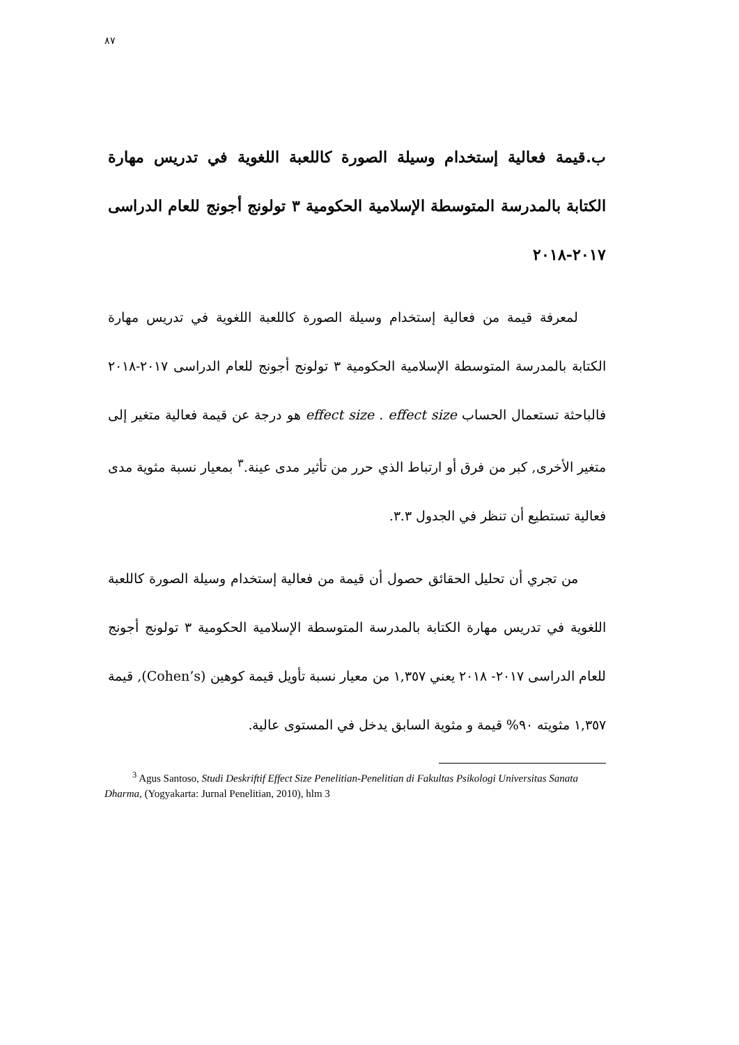٨٧
ب.قيمة فعالية إستخدام وسيلة الصورة كاللعبة اللغوية في تدريس مهارة الكتابة بالمدرسة المتوسطة الإسلامية الحكومية ٣ تولونج أجونج للعام الدراسى ٢٠١٧-٢٠١٨
لمعرفة قيمة من فعالية إستخدام وسيلة الصورة كاللعبة اللغوية في تدريس مهارة الكتابة بالمدرسة المتوسطة الإسلامية الحكومية ٣ تولونج أجونج للعام الدراسى ٢٠١٧-٢٠١٨ فالباحثة تستعمال الحساب effect size . effect size هو درجة عن قيمة فعالية متغير إلى متغير الأخرى, كبر من فرق أو ارتباط الذي حرر من تأثير مدى عينة.<sup>٣</sup> بمعيار نسبة مثوية مدى فعالية تستطيع أن تنظر في الجدول ٣.٣.
من تجري أن تحليل الحقائق حصول أن قيمة من فعالية إستخدام وسيلة الصورة كاللعبة اللغوية في تدريس مهارة الكتابة بالمدرسة المتوسطة الإسلامية الحكومية ٣ تولونج أجونج للعام الدراسى ٢٠١٧- ٢٠١٨ يعني ١,٣٥٧ من معيار نسبة تأويل قيمة كوهين (Cohen’s), قيمة ١,٣٥٧ مثويته ٩٠% قيمة و مثوية السابق يدخل في المستوى عالية.
<sup>3</sup> Agus Santoso, Studi Deskriftif Effect Size Penelitian-Penelitian di Fakultas Psikologi Universitas Sanata Dharma, (Yogyakarta: Jurnal Penelitian, 2010), hlm 3